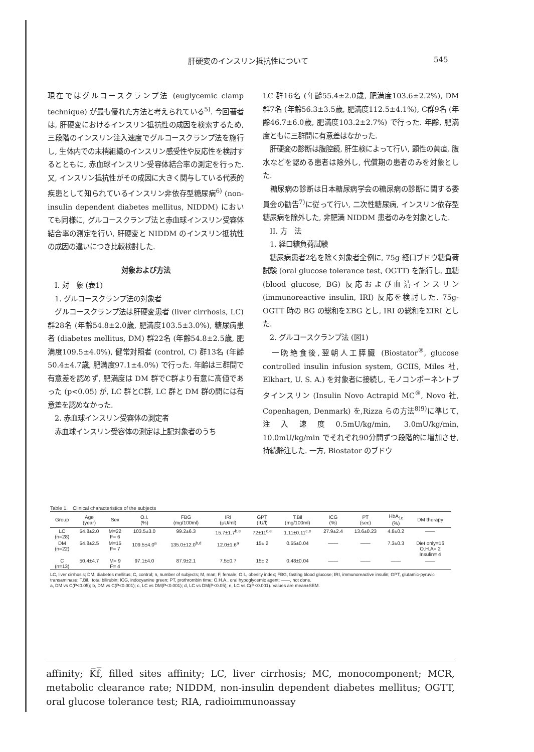肝硬変のインスリン抵抗性について 545
現在ではグルコースクランプ法 (euglycemic clamp technique) が最も優れた方法と考えられている<sup>5)</sup>. 今回著者は, 肝硬変におけるインスリン抵抗性の成因を検索するため, 三段階のインスリン注入速度でグルコースクランプ法を施行し, 生体内での末梢組織のインスリン感受性や反応性を検討するとともに, 赤血球インスリン受容体結合率の測定を行った. 又, インスリン抵抗性がその成因に大きく関与している代表的疾患として知られているインスリン非依存型糖尿病<sup>6)</sup> (non-insulin dependent diabetes mellitus, NIDDM) においても同様に, グルコースクランプ法と赤血球インスリン受容体結合率の測定を行い, 肝硬変と NIDDM のインスリン抵抗性の成因の違いにつき比較検討した.
対象および方法
　I. 対　象 (表1)
　1. グルコースクランプ法の対象者
　グルコースクランプ法は肝硬変患者 (liver cirrhosis, LC) 群28名 (年齢54.8±2.0歳, 肥満度103.5±3.0%), 糖尿病患者 (diabetes mellitus, DM) 群22名 (年齢54.8±2.5歳, 肥満度109.5±4.0%), 健常対照者 (control, C) 群13名 (年齢50.4±4.7歳, 肥満度97.1±4.0%) で行った. 年齢は三群間で有意差を認めず, 肥満度は DM 群でC群より有意に高値であった (p<0.05) が, LC 群とC群, LC 群と DM 群の間には有意差を認めなかった.
　2. 赤血球インスリン受容体の測定者
　赤血球インスリン受容体の測定は上記対象者のうち
LC 群16名 (年齢55.4±2.0歳, 肥満度103.6±2.2%), DM 群7名 (年齢56.3±3.5歳, 肥満度112.5±4.1%), C群9名 (年齢46.7±6.0歳, 肥満度103.2±2.7%) で行った. 年齢, 肥満度ともに三群間に有意差はなかった.
　肝硬変の診断は腹腔鏡, 肝生検によって行い, 顕性の黄疸, 腹水などを認める患者は除外し, 代償期の患者のみを対象とした.
　糖尿病の診断は日本糖尿病学会の糖尿病の診断に関する委員会の勧告<sup>7)</sup>に従って行い, 二次性糖尿病, インスリン依存型糖尿病を除外した, 非肥満 NIDDM 患者のみを対象とした.
　II. 方　法
　1. 経口糖負荷試験
　糖尿病患者2名を除く対象者全例に, 75g 経口ブドウ糖負荷試験 (oral glucose tolerance test, OGTT) を施行し, 血糖 (blood glucose, BG) 反応および血清インスリン (immunoreactive insulin, IRI) 反応を検討した. 75g-OGTT 時の BG の総和をΣBG とし, IRI の総和をΣIRI とした.
　2. グルコースクランプ法 (図1)
　一晩絶食後,翌朝人工膵臓 (Biostator<sup>®</sup>, glucose controlled insulin infusion system, GCIIS, Miles 社, Elkhart, U. S. A.) を対象者に接続し, モノコンポーネントブタインスリン (Insulin Novo Actrapid MC<sup>®</sup>, Novo 社, Copenhagen, Denmark) を,Rizza らの方法<sup>8)9)</sup>に準じて, 注入速度0.5mU/kg/min, 3.0mU/kg/min, 10.0mU/kg/min でそれぞれ90分間ずつ段階的に増加させ, 持続静注した. 一方, Biostator のブドウ
Table 1.　Clinical characteristics of the subjects
| Group | Age (year) | Sex | O.I. (%) | FBG (mg/100ml) | IRI (μU/ml) | GPT (IU/l) | T.Bil (mg/100ml) | ICG (%) | PT (sec) | HbA<sub>1c</sub> (%) | DM therapy |
| --- | --- | --- | --- | --- | --- | --- | --- | --- | --- | --- | --- |
| LC (n=28) | 54.8±2.0 | M=22 F= 6 | 103.5±3.0 | 99.2±6.3 | 15.7±1.7<sup>b,e</sup> | 72±11<sup>c,e</sup> | 1.11±0.11<sup>c,e</sup> | 27.9±2.4 | 13.6±0.23 | 4.8±0.2 | —— |
| DM (n=22) | 54.8±2.5 | M=15 F= 7 | 109.5±4.0<sup>a</sup> | 135.0±12.0<sup>b,d</sup> | 12.0±1.6<sup>a</sup> | 15± 2 | 0.55±0.04 | —— | —— | 7.3±0.3 | Diet only=16 O.H.A= 2 Insulin= 4 |
| C (n=13) | 50.4±4.7 | M= 9 F= 4 | 97.1±4.0 | 87.9±2.1 | 7.5±0.7 | 15± 2 | 0.48±0.04 | —— | —— | —— | —— |
LC, liver cirrhosis; DM, diabetes mellitus; C, control; n, number of subjects; M, man; F, female; O.I., obesity index; FBG, fasting blood glucose; IRI, immunoreactive insulin; GPT, glutamic-pyruvic transaminase; T.Bil., total bilirubin; ICG, indocyanine green; PT, prothrombin time; O.H.A., oral hypoglycemic agent; ——, not done.
a, DM vs C(P<0.05); b, DM vs C(P<0.001); c, LC vs DM(P<0.001); d, LC vs DM(P<0.05); e, LC vs C(P<0.001). Values are mean±SEM.
affinity; K̅f̅, filled sites affinity; LC, liver cirrhosis; MC, monocomponent; MCR, metabolic clearance rate; NIDDM, non-insulin dependent diabetes mellitus; OGTT, oral glucose tolerance test; RIA, radioimmunoassay